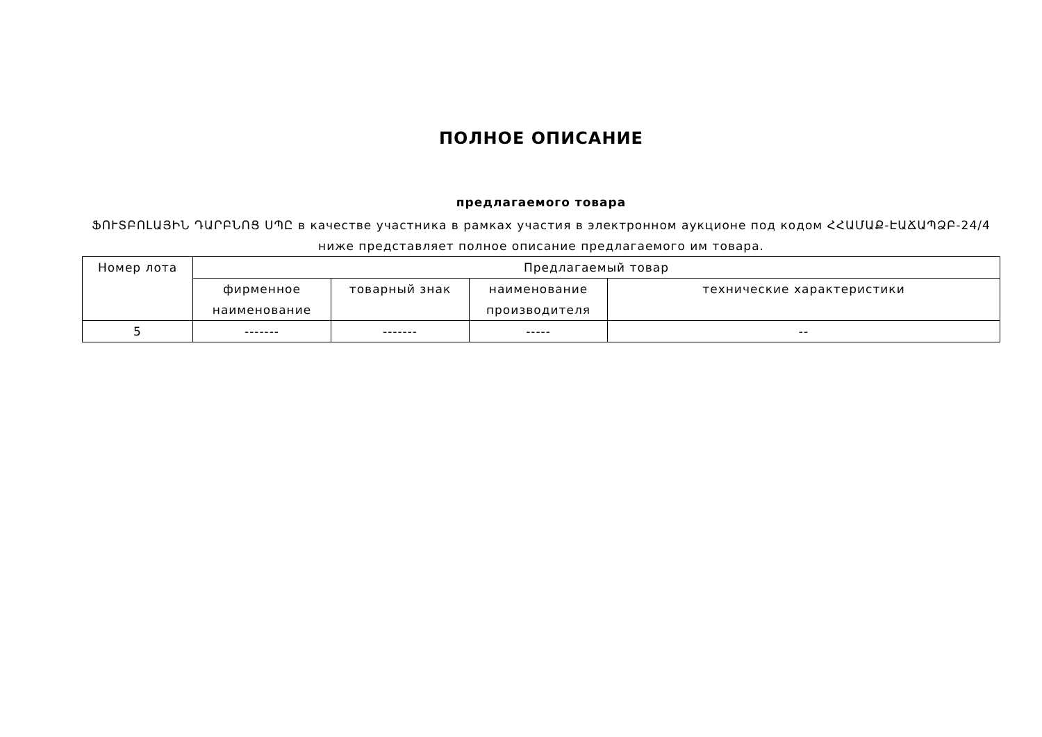ПОЛНОЕ ОПИСАНИЕ
предлагаемого товара
ՖՈՒՏԲՈԼԱՅԻՆ ԴԱՐԲՆՈՑ ՍՊԸ в качестве участника в рамках участия в электронном аукционе под кодом ՀՀԱՄԱՔ-ԷԱՃԱՊՁԲ-24/4 ниже представляет полное описание предлагаемого им товара.
| Номер лота | Предлагаемый товар | | | |
| --- | --- | --- | --- | --- |
| | фирменное наименование | товарный знак | наименование производителя | технические характеристики |
| 5 | ------- | ------- | ----- | -- |